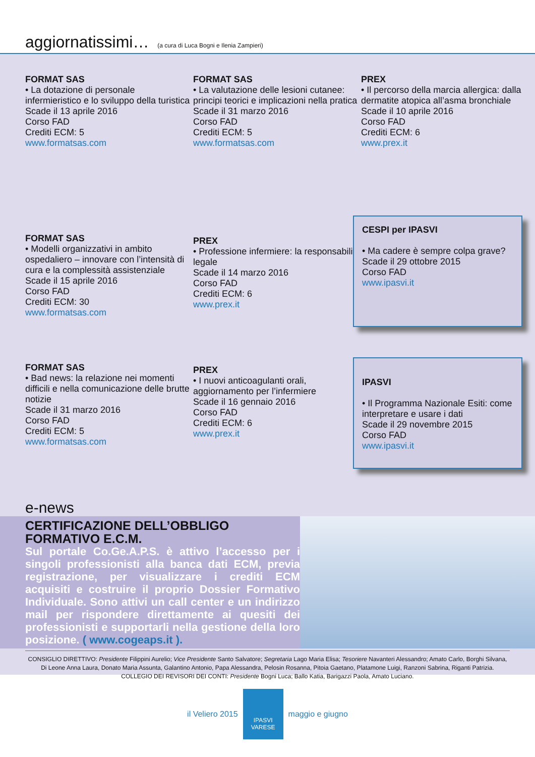aggiornatissimi… (a cura di Luca Bogni e Ilenia Zampieri)
FORMAT SAS
• La dotazione di personale infermieristico e lo sviluppo della turistica
Scade il 13 aprile 2016
Corso FAD
Crediti ECM: 5
www.formatsas.com
FORMAT SAS
• La valutazione delle lesioni cutanee: principi teorici e implicazioni nella pratica
Scade il 31 marzo 2016
Corso FAD
Crediti ECM: 5
www.formatsas.com
PREX
• Il percorso della marcia allergica: dalla dermatite atopica all’asma bronchiale
Scade il 10 aprile 2016
Corso FAD
Crediti ECM: 6
www.prex.it
FORMAT SAS
• Modelli organizzativi in ambito ospedaliero – innovare con l’intensità di cura e la complessità assistenziale
Scade il 15 aprile 2016
Corso FAD
Crediti ECM: 30
www.formatsas.com
PREX
• Professione infermiere: la responsabilità legale
Scade il 14 marzo 2016
Corso FAD
Crediti ECM: 6
www.prex.it
CESPI per IPASVI
• Ma cadere è sempre colpa grave?
Scade il 29 ottobre 2015
Corso FAD
www.ipasvi.it
FORMAT SAS
• Bad news: la relazione nei momenti difficili e nella comunicazione delle brutte notizie
Scade il 31 marzo 2016
Corso FAD
Crediti ECM: 5
www.formatsas.com
PREX
• I nuovi anticoagulanti orali, aggiornamento per l’infermiere
Scade il 16 gennaio 2016
Corso FAD
Crediti ECM: 6
www.prex.it
IPASVI
• Il Programma Nazionale Esiti: come interpretare e usare i dati
Scade il 29 novembre 2015
Corso FAD
www.ipasvi.it
e-news
CERTIFICAZIONE DELL’OBBLIGO FORMATIVO E.C.M.
Sul portale Co.Ge.A.P.S. è attivo l’accesso per i singoli professionisti alla banca dati ECM, previa registrazione, per visualizzare i crediti ECM acquisiti e costruire il proprio Dossier Formativo Individuale. Sono attivi un call center e un indirizzo mail per rispondere direttamente ai quesiti dei professionisti e supportarli nella gestione della loro posizione. ( www.cogeaps.it ).
CONSIGLIO DIRETTIVO: Presidente Filippini Aurelio; Vice Presidente Santo Salvatore; Segretaria Lago Maria Elisa; Tesoriere Navanteri Alessandro; Amato Carlo, Borghi Silvana, Di Leone Anna Laura, Donato Maria Assunta, Galantino Antonio, Papa Alessandra, Pelosin Rosanna, Pitoia Gaetano, Platamone Luigi, Ranzoni Sabrina, Riganti Patrizia.
COLLEGIO DEI REVISORI DEI CONTI: Presidente Bogni Luca; Ballo Katia, Barigazzi Paola, Amato Luciano.
il Veliero 2015
IPASVI
VARESE
maggio e giugno